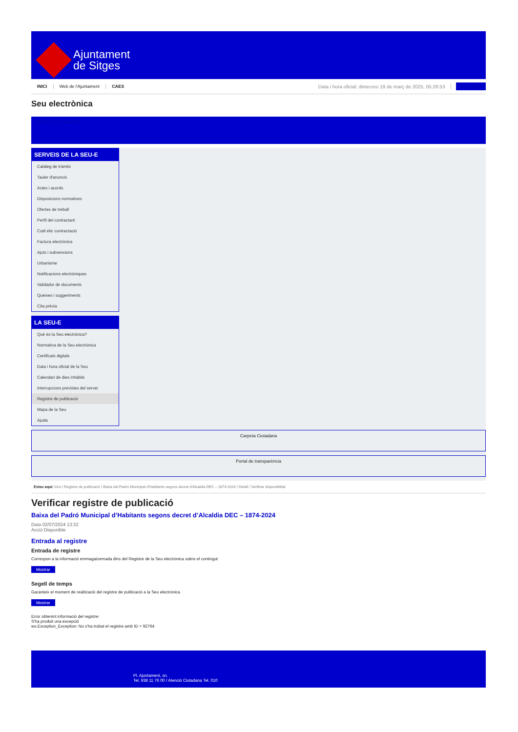Ajuntament
de Sitges
INICI Web de l'Ajuntament CAES Data i hora oficial: dimecres 19 de març de 2025, 05:26:53 Sincronitza
Seu electrònica
Obtenir còpia autèntica
SERVEIS DE LA SEU-E
Catàleg de tràmits
Tauler d'anuncis
Actes i acords
Disposicions normatives
Ofertes de treball
Perfil del contractant
Codi ètic contractació
Factura electrònica
Ajuts i subvencions
Urbanisme
Notificacions electròniques
Validador de documents
Queixes i suggeriments
Cita prèvia
LA SEU-E
Què és la Seu electrònica?
Normativa de la Seu electrònica
Certificats digitals
Data i hora oficial de la Seu
Calendari de dies inhàbils
Interrupcions previstes del servei
Registre de publicació
Mapa de la Seu
Ajuda
Carpeta Ciutadana
Portal de transparència
Esteu aquí: Inici / Registre de publicació / Baixa del Padró Municipal d'Habitants segons decret d'Alcaldia DEC – 1874-2024 / Detall / Verificar disponibilitat
Verificar registre de publicació
Baixa del Padró Municipal d’Habitants segons decret d’Alcaldia DEC – 1874-2024
Data 02/07/2024 13:32
Acció Disponible
Entrada al registre
Entrada de registre
Correspon a la informació emmagatzemada dins del Registre de la Seu electrònica sobre el contingut
Mostrar
Segell de temps
Garanteix el moment de realització del registre de publicació a la Seu electrònica
Mostrar
Error obtenint informació del registre:
S'ha produit una excepció
ws.Exception_Exception: No s'ha trobat el registre amb ID = 92764
Pl. Ajuntament, sn.
Tel. 938 11 76 00 / Atenció Ciutadana Tel. 010